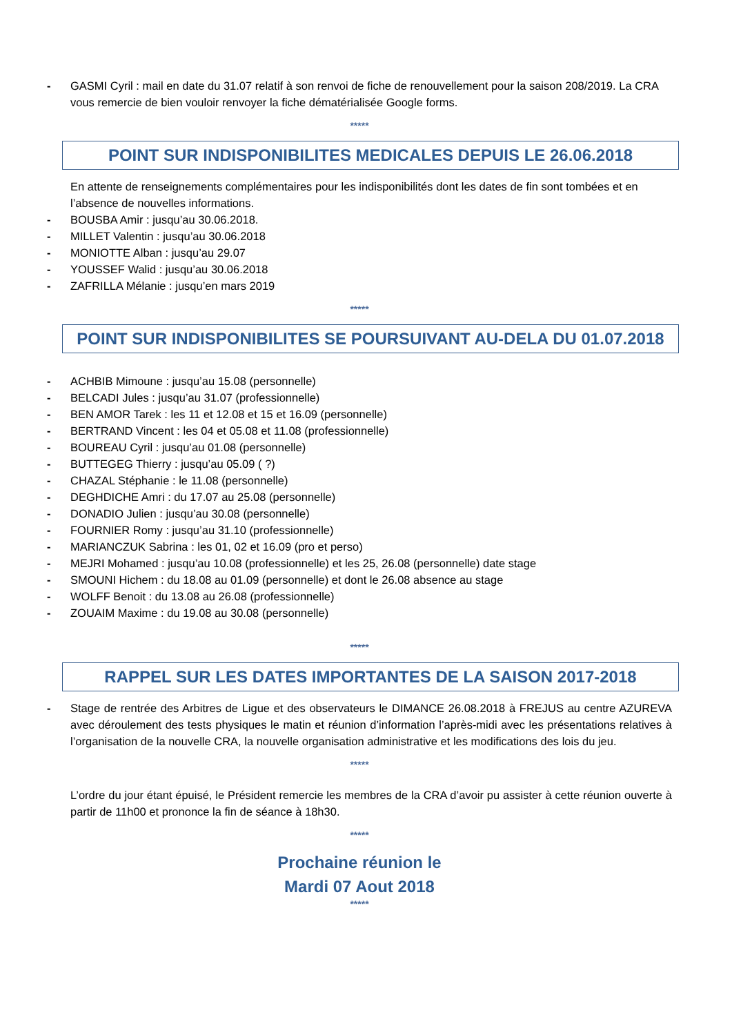- GASMI Cyril : mail en date du 31.07 relatif à son renvoi de fiche de renouvellement pour la saison 208/2019. La CRA vous remercie de bien vouloir renvoyer la fiche dématérialisée Google forms.
*****
POINT SUR INDISPONIBILITES MEDICALES DEPUIS LE 26.06.2018
En attente de renseignements complémentaires pour les indisponibilités dont les dates de fin sont tombées et en l’absence de nouvelles informations.
- BOUSBA Amir : jusqu’au 30.06.2018.
- MILLET Valentin : jusqu’au 30.06.2018
- MONIOTTE Alban : jusqu’au 29.07
- YOUSSEF Walid : jusqu’au 30.06.2018
- ZAFRILLA Mélanie : jusqu’en mars 2019
*****
POINT SUR INDISPONIBILITES SE POURSUIVANT AU-DELA DU 01.07.2018
- ACHBIB Mimoune : jusqu’au 15.08 (personnelle)
- BELCADI Jules : jusqu’au 31.07 (professionnelle)
- BEN AMOR Tarek : les 11 et 12.08 et 15 et 16.09 (personnelle)
- BERTRAND Vincent : les 04 et 05.08 et 11.08 (professionnelle)
- BOUREAU Cyril : jusqu’au 01.08 (personnelle)
- BUTTEGEG Thierry : jusqu’au 05.09 ( ?)
- CHAZAL Stéphanie : le 11.08 (personnelle)
- DEGHDICHE Amri : du 17.07 au 25.08 (personnelle)
- DONADIO Julien : jusqu’au 30.08 (personnelle)
- FOURNIER Romy : jusqu’au 31.10 (professionnelle)
- MARIANCZUK Sabrina : les 01, 02 et 16.09 (pro et perso)
- MEJRI Mohamed : jusqu’au 10.08 (professionnelle) et les 25, 26.08 (personnelle) date stage
- SMOUNI Hichem : du 18.08 au 01.09 (personnelle) et dont le 26.08 absence au stage
- WOLFF Benoit : du 13.08 au 26.08 (professionnelle)
- ZOUAIM Maxime : du 19.08 au 30.08 (personnelle)
*****
RAPPEL SUR LES DATES IMPORTANTES DE LA SAISON 2017-2018
- Stage de rentrée des Arbitres de Ligue et des observateurs le DIMANCE 26.08.2018 à FREJUS au centre AZUREVA avec déroulement des tests physiques le matin et réunion d’information l’après-midi avec les présentations relatives à l’organisation de la nouvelle CRA, la nouvelle organisation administrative et les modifications des lois du jeu.
*****
L’ordre du jour étant épuisé, le Président remercie les membres de la CRA d’avoir pu assister à cette réunion ouverte à partir de 11h00 et prononce la fin de séance à 18h30.
*****
Prochaine réunion le
Mardi 07 Aout 2018
*****